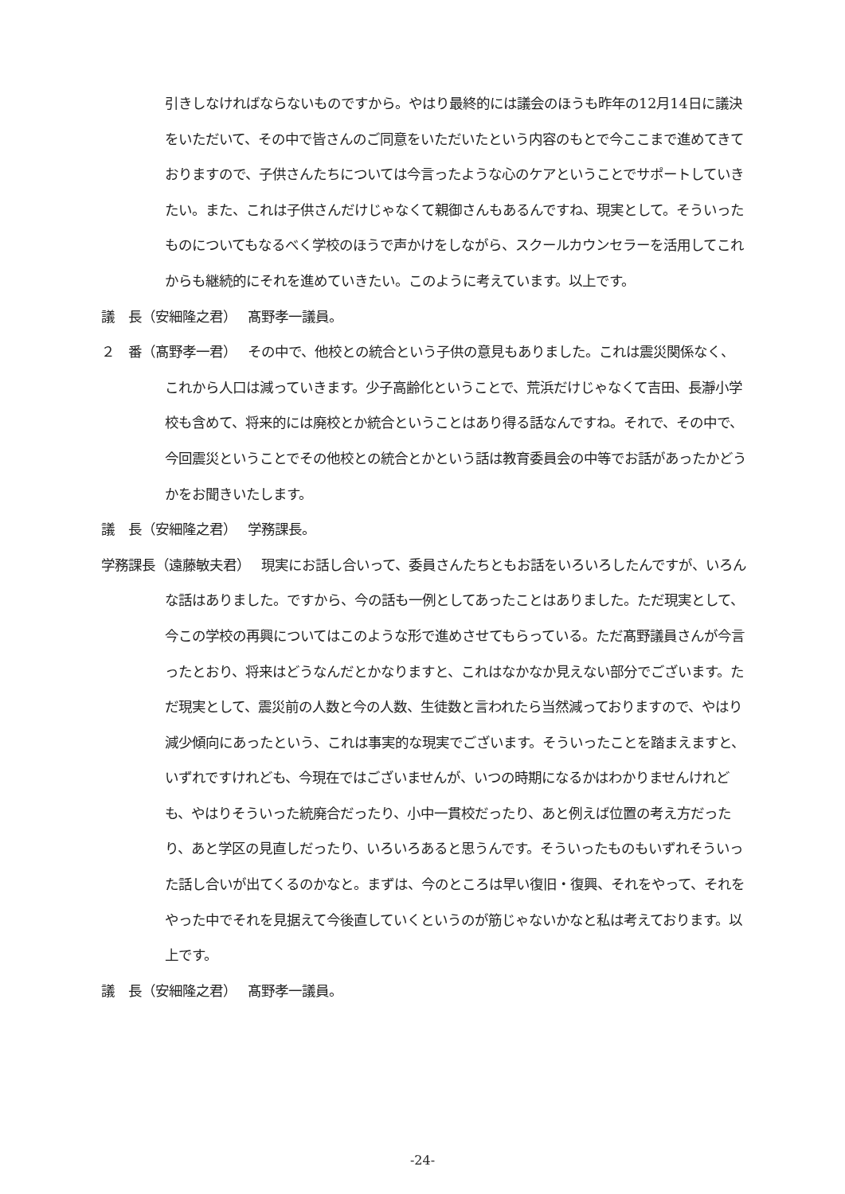引きしなければならないものですから。やはり最終的には議会のほうも昨年の12月14日に議決をいただいて、その中で皆さんのご同意をいただいたという内容のもとで今ここまで進めてきておりますので、子供さんたちについては今言ったような心のケアということでサポートしていきたい。また、これは子供さんだけじゃなくて親御さんもあるんですね、現実として。そういったものについてもなるべく学校のほうで声かけをしながら、スクールカウンセラーを活用してこれからも継続的にそれを進めていきたい。このように考えています。以上です。
議　長（安細隆之君）　 髙野孝一議員。
２　番（髙野孝一君）　 その中で、他校との統合という子供の意見もありました。これは震災関係なく、これから人口は減っていきます。少子高齢化ということで、荒浜だけじゃなくて吉田、長瀞小学校も含めて、将来的には廃校とか統合ということはあり得る話なんですね。それで、その中で、今回震災ということでその他校との統合とかという話は教育委員会の中等でお話があったかどうかをお聞きいたします。
議　長（安細隆之君）　 学務課長。
学務課長（遠藤敏夫君）　 現実にお話し合いって、委員さんたちともお話をいろいろしたんですが、いろんな話はありました。ですから、今の話も一例としてあったことはありました。ただ現実として、今この学校の再興についてはこのような形で進めさせてもらっている。ただ髙野議員さんが今言ったとおり、将来はどうなんだとかなりますと、これはなかなか見えない部分でございます。ただ現実として、震災前の人数と今の人数、生徒数と言われたら当然減っておりますので、やはり減少傾向にあったという、これは事実的な現実でございます。そういったことを踏まえますと、いずれですけれども、今現在ではございませんが、いつの時期になるかはわかりませんけれども、やはりそういった統廃合だったり、小中一貫校だったり、あと例えば位置の考え方だったり、あと学区の見直しだったり、いろいろあると思うんです。そういったものもいずれそういった話し合いが出てくるのかなと。まずは、今のところは早い復旧・復興、それをやって、それをやった中でそれを見据えて今後直していくというのが筋じゃないかなと私は考えております。以上です。
議　長（安細隆之君）　 髙野孝一議員。
-24-